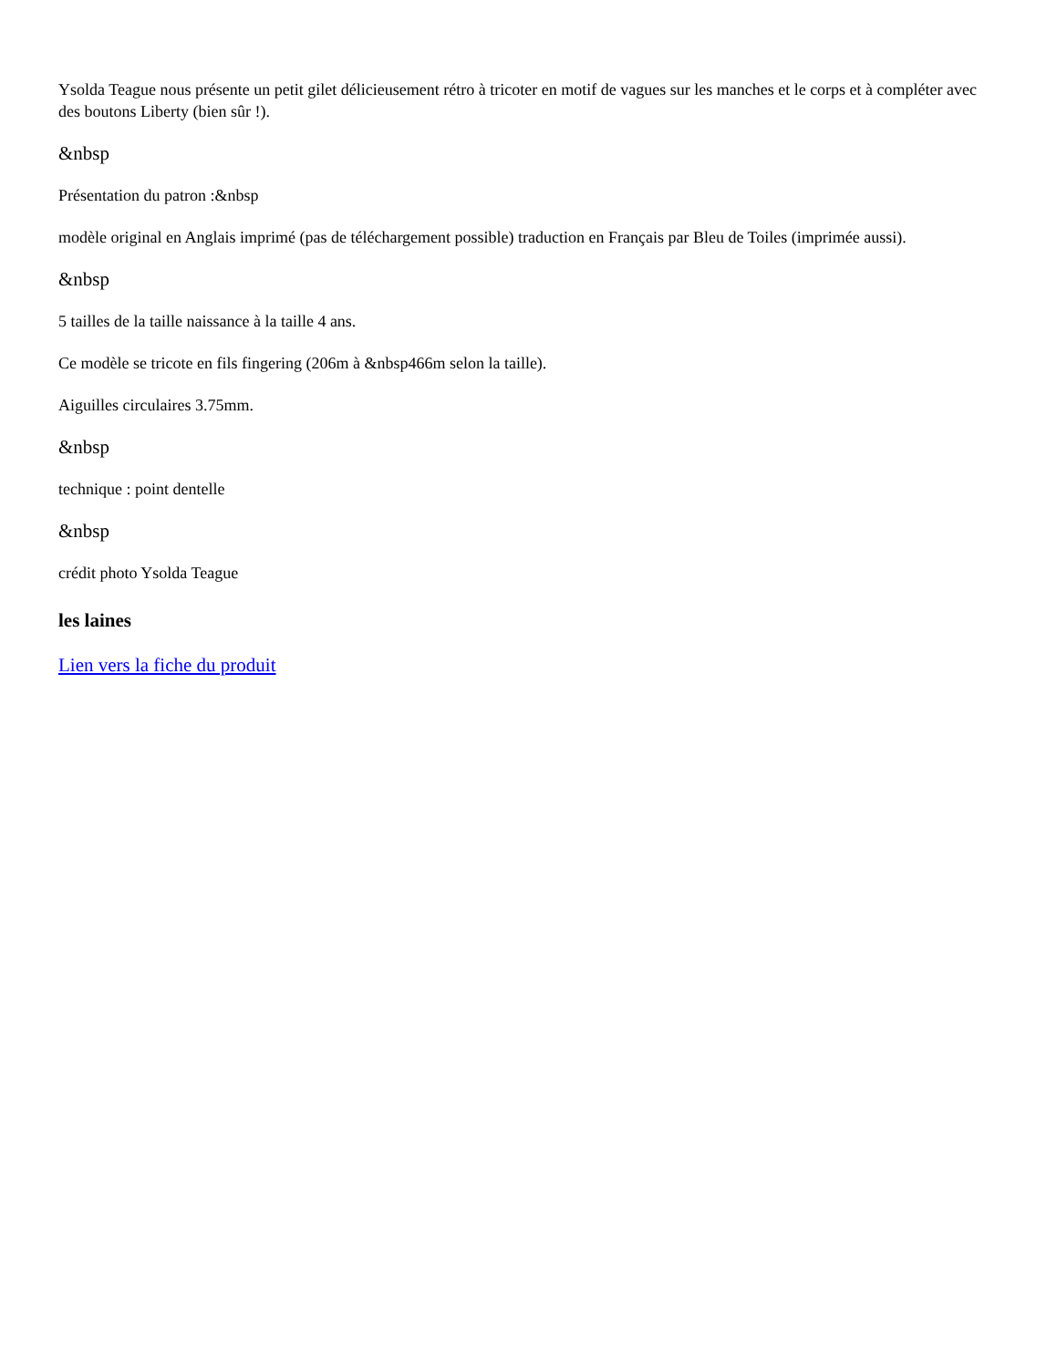Ysolda Teague nous présente un petit gilet délicieusement rétro à tricoter en motif de vagues sur les manches et le corps et à compléter avec des boutons Liberty (bien sûr !).
&nbsp
Présentation du patron :&nbsp
modèle original en Anglais imprimé (pas de téléchargement possible) traduction en Français par Bleu de Toiles (imprimée aussi).
&nbsp
5 tailles de la taille naissance à la taille 4 ans.
Ce modèle se tricote en fils fingering (206m à &nbsp466m selon la taille).
Aiguilles circulaires 3.75mm.
&nbsp
technique : point dentelle
&nbsp
crédit photo Ysolda Teague
les laines
Lien vers la fiche du produit